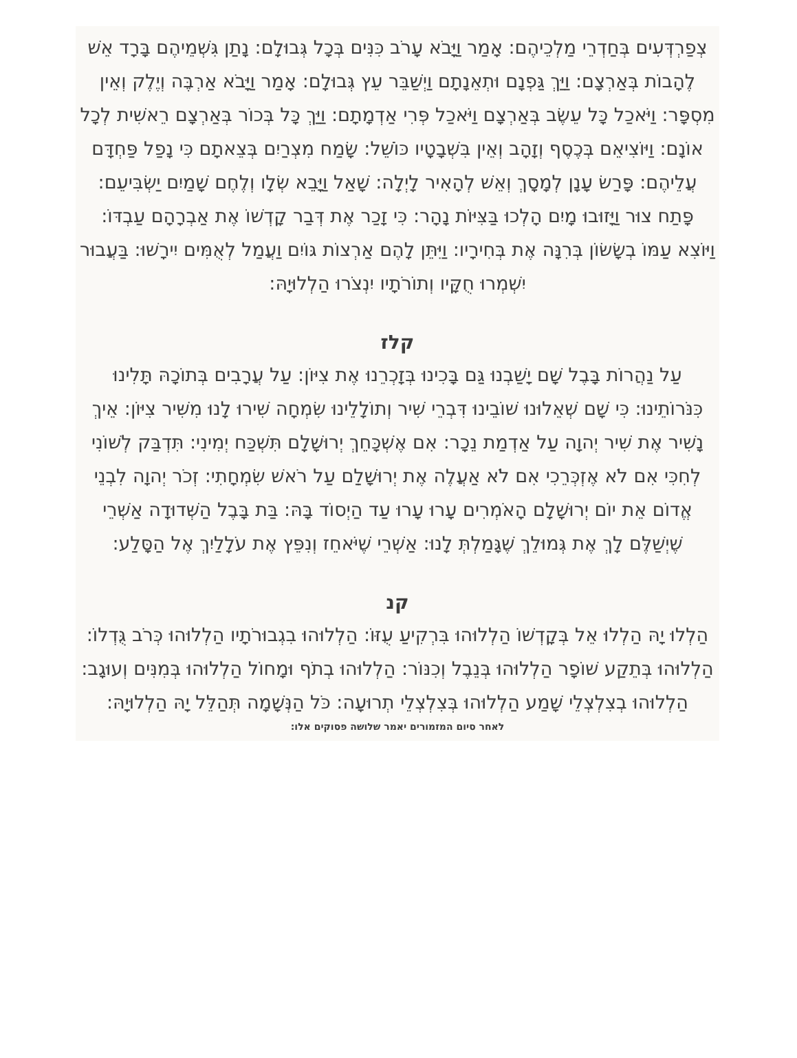צְפַרְדְּעִים בְּחַדְרֵי מַלְכֵיהֶם: אָמַר וַיָּבֹא עָרֹב כִּנִּים בְּכָל גְּבוּלָם: נָתַן גִּשְׁמֵיהֶם בָּרָד אֵשׁ לֶהָבוֹת בְּאַרְצָם: וַיַּךְ גַּפְנָם וּתְאֵנָתָם וַיְשַׁבֵּר עֵץ גְּבוּלָם: אָמַר וַיָּבֹא אַרְבֶּה וְיֶלֶק וְאֵין מִסְפָּר: וַיֹּאכַל כָּל עֵשֶׂב בְּאַרְצָם וַיֹּאכַל פְּרִי אַדְמָתָם: וַיַּךְ כָּל בְּכוֹר בְּאַרְצָם רֵאשִׁית לְכָל אוֹנָם: וַיּוֹצִיאֵם בְּכֶסֶף וְזָהָב וְאֵין בִּשְׁבָטָיו כּוֹשֵׁל: שָׂמַח מִצְרַיִם בְּצֵאתָם כִּי נָפַל פַּחְדָּם עֲלֵיהֶם: פָּרַשׂ עָנָן לְמָסָךְ וְאֵשׁ לְהָאִיר לָיְלָה: שָׁאַל וַיָּבֵא שְׂלָו וְלֶחֶם שָׁמַיִם יַשְׂבִּיעֵם: פָּתַח צוּר וַיָּזוּבוּ מָיִם הָלְכוּ בַּצִּיּוֹת נָהָר: כִּי זָכַר אֶת דְּבַר קָדְשׁוֹ אֶת אַבְרָהָם עַבְדּוֹ: וַיּוֹצִא עַמּוֹ בְשָׂשׂוֹן בְּרִנָּה אֶת בְּחִירָיו: וַיִּתֵּן לָהֶם אַרְצוֹת גּוֹיִם וַעֲמַל לְאֻמִּים יִירָשׁוּ: בַּעֲבוּר יִשְׁמְרוּ חֻקָּיו וְתוֹרֹתָיו יִנְצֹרוּ הַלְלוּיָהּ:
קלז
עַל נַהֲרוֹת בָּבֶל שָׁם יָשַׁבְנוּ גַּם בָּכִינוּ בְּזָכְרֵנוּ אֶת צִיּוֹן: עַל עֲרָבִים בְּתוֹכָהּ תָּלִינוּ כִּנֹּרוֹתֵינוּ: כִּי שָׁם שְׁאֵלוּנוּ שׁוֹבֵינוּ דִּבְרֵי שִׁיר וְתוֹלָלֵינוּ שִׂמְחָה שִׁירוּ לָנוּ מִשִּׁיר צִיּוֹן: אֵיךְ נָשִׁיר אֶת שִׁיר יְהוָה עַל אַדְמַת נֵכָר: אִם אֶשְׁכָּחֵךְ יְרוּשָׁלִָם תִּשְׁכַּח יְמִינִי: תִּדְבַּק לְשׁוֹנִי לְחִכִּי אִם לֹא אֶזְכְּרֵכִי אִם לֹא אַעֲלֶה אֶת יְרוּשָׁלִַם עַל רֹאשׁ שִׂמְחָתִי: זְכֹר יְהוָה לִבְנֵי אֱדוֹם אֵת יוֹם יְרוּשָׁלִָם הָאֹמְרִים עָרוּ עָרוּ עַד הַיְסוֹד בָּהּ: בַּת בָּבֶל הַשְּׁדוּדָה אַשְׁרֵי שֶׁיְשַׁלֶּם לָךְ אֶת גְּמוּלֵךְ שֶׁגָּמַלְתְּ לָנוּ: אַשְׁרֵי שֶׁיֹּאחֵז וְנִפֵּץ אֶת עֹלָלַיִךְ אֶל הַסָּלַע:
קנ
הַלְלוּ יָהּ הַלְלוּ אֵל בְּקָדְשׁוֹ הַלְלוּהוּ בִּרְקִיעַ עֻזּוֹ: הַלְלוּהוּ בִגְבוּרֹתָיו הַלְלוּהוּ כְּרֹב גֻּדְלוֹ: הַלְלוּהוּ בְּתֵקַע שׁוֹפָר הַלְלוּהוּ בְּנֵבֶל וְכִנּוֹר: הַלְלוּהוּ בְתֹף וּמָחוֹל הַלְלוּהוּ בְּמִנִּים וְעוּגָב: הַלְלוּהוּ בְצִלְצְלֵי שָׁמַע הַלְלוּהוּ בְּצִלְצְלֵי תְרוּעָה: כֹּל הַנְּשָׁמָה תְּהַלֵּל יָהּ הַלְלוּיָהּ:
לאחר סיום המזמורים יאמר שלושה פסוקים אלו: